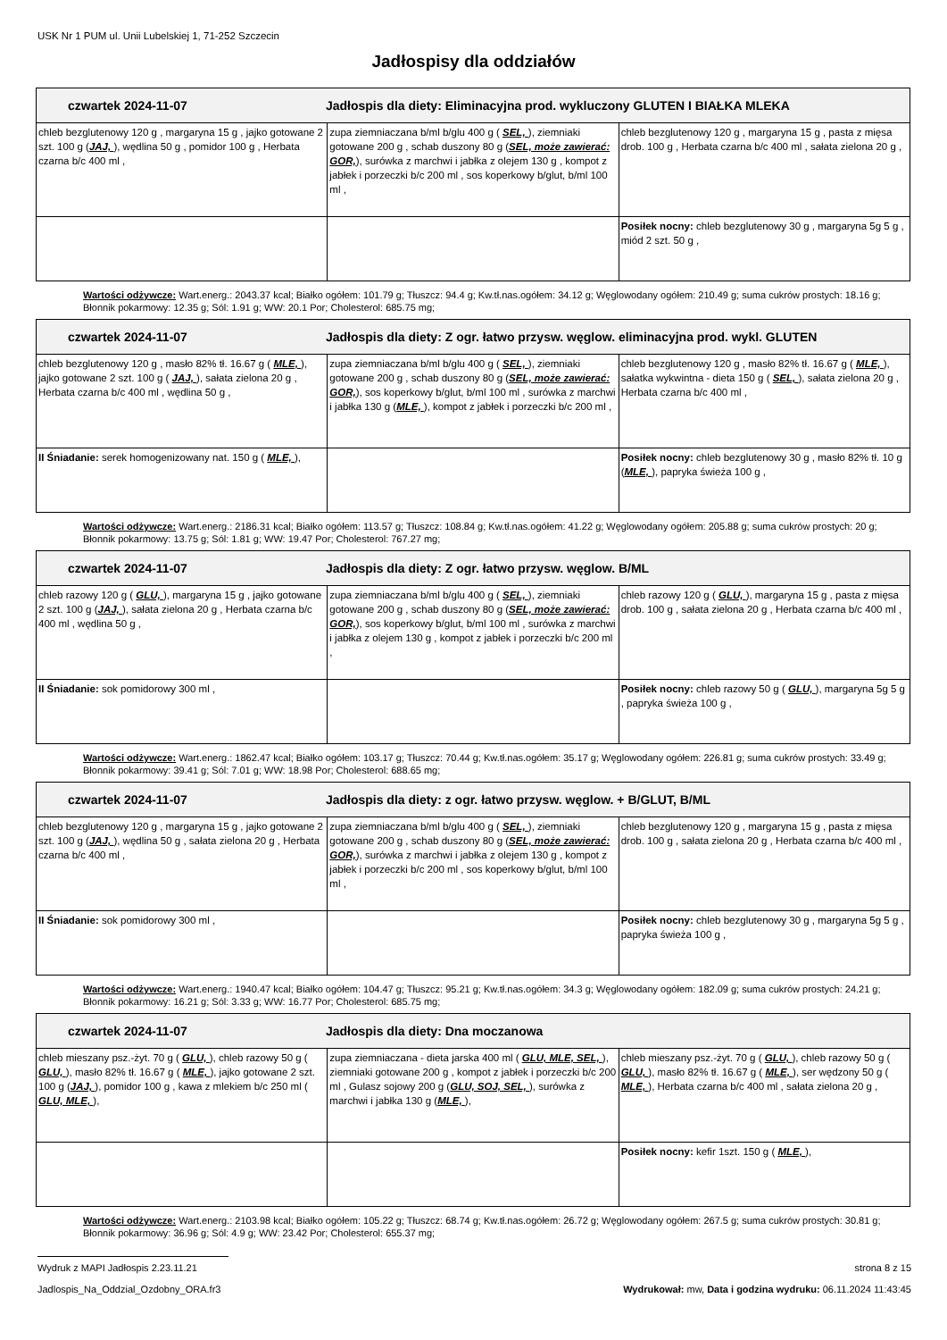USK Nr 1 PUM ul. Unii Lubelskiej 1, 71-252 Szczecin
Jadłospisy dla oddziałów
| czwartek 2024-11-07 Jadłospis dla diety: Eliminacyjna prod. wykluczony GLUTEN I BIAŁKA MLEKA | | |
| --- | --- | --- |
| chleb bezglutenowy 120 g , margaryna 15 g , jajko gotowane 2 szt. 100 g ( JAJ, ), wędlina 50 g , pomidor 100 g , Herbata czarna b/c 400 ml , | zupa ziemniaczana b/ml b/glu 400 g ( SEL, ), ziemniaki gotowane 200 g , schab duszony 80 g ( SEL, może zawierać: GOR, ), surówka z marchwi i jabłka z olejem 130 g , kompot z jabłek i porzeczki b/c 200 ml , sos koperkowy b/glut, b/ml 100 ml , | chleb bezglutenowy 120 g , margaryna 15 g , pasta z mięsa drob. 100 g , Herbata czarna b/c 400 ml , sałata zielona 20 g , |
| | | Posiłek nocny: chleb bezglutenowy 30 g , margaryna 5g 5 g , miód 2 szt. 50 g , |
Wartości odżywcze: Wart.energ.: 2043.37 kcal; Białko ogółem: 101.79 g; Tłuszcz: 94.4 g; Kw.tł.nas.ogółem: 34.12 g; Węglowodany ogółem: 210.49 g; suma cukrów prostych: 18.16 g; Błonnik pokarmowy: 12.35 g; Sól: 1.91 g; WW: 20.1 Por; Cholesterol: 685.75 mg;
| czwartek 2024-11-07 Jadłospis dla diety: Z ogr. łatwo przysw. węglow. eliminacyjna prod. wykl. GLUTEN | | |
| --- | --- | --- |
| chleb bezglutenowy 120 g , masło 82% tł. 16.67 g ( MLE, ), jajko gotowane 2 szt. 100 g ( JAJ, ), sałata zielona 20 g , Herbata czarna b/c 400 ml , wędlina 50 g , | zupa ziemniaczana b/ml b/glu 400 g ( SEL, ), ziemniaki gotowane 200 g , schab duszony 80 g ( SEL, może zawierać: GOR, ), sos koperkowy b/glut, b/ml 100 ml , surówka z marchwi i jabłka 130 g ( MLE, ), kompot z jabłek i porzeczki b/c 200 ml , | chleb bezglutenowy 120 g , masło 82% tł. 16.67 g ( MLE, ), sałatka wykwintna - dieta 150 g ( SEL, ), sałata zielona 20 g , Herbata czarna b/c 400 ml , |
| II Śniadanie: serek homogenizowany nat. 150 g ( MLE, ), | | Posiłek nocny: chleb bezglutenowy 30 g , masło 82% tł. 10 g ( MLE, ), papryka świeża 100 g , |
Wartości odżywcze: Wart.energ.: 2186.31 kcal; Białko ogółem: 113.57 g; Tłuszcz: 108.84 g; Kw.tł.nas.ogółem: 41.22 g; Węglowodany ogółem: 205.88 g; suma cukrów prostych: 20 g; Błonnik pokarmowy: 13.75 g; Sól: 1.81 g; WW: 19.47 Por; Cholesterol: 767.27 mg;
| czwartek 2024-11-07 Jadłospis dla diety: Z ogr. łatwo przysw. węglow. B/ML | | |
| --- | --- | --- |
| chleb razowy 120 g ( GLU, ), margaryna 15 g , jajko gotowane 2 szt. 100 g ( JAJ, ), sałata zielona 20 g , Herbata czarna b/c 400 ml , wędlina 50 g , | zupa ziemniaczana b/ml b/glu 400 g ( SEL, ), ziemniaki gotowane 200 g , schab duszony 80 g ( SEL, może zawierać: GOR, ), sos koperkowy b/glut, b/ml 100 ml , surówka z marchwi i jabłka z olejem 130 g , kompot z jabłek i porzeczki b/c 200 ml , | chleb razowy 120 g ( GLU, ), margaryna 15 g , pasta z mięsa drob. 100 g , sałata zielona 20 g , Herbata czarna b/c 400 ml , |
| II Śniadanie: sok pomidorowy 300 ml , | | Posiłek nocny: chleb razowy 50 g ( GLU, ), margaryna 5g 5 g , papryka świeża 100 g , |
Wartości odżywcze: Wart.energ.: 1862.47 kcal; Białko ogółem: 103.17 g; Tłuszcz: 70.44 g; Kw.tł.nas.ogółem: 35.17 g; Węglowodany ogółem: 226.81 g; suma cukrów prostych: 33.49 g; Błonnik pokarmowy: 39.41 g; Sól: 7.01 g; WW: 18.98 Por; Cholesterol: 688.65 mg;
| czwartek 2024-11-07 Jadłospis dla diety: z ogr. łatwo przysw. węglow. + B/GLUT, B/ML | | |
| --- | --- | --- |
| chleb bezglutenowy 120 g , margaryna 15 g , jajko gotowane 2 szt. 100 g ( JAJ, ), wędlina 50 g , sałata zielona 20 g , Herbata czarna b/c 400 ml , | zupa ziemniaczana b/ml b/glu 400 g ( SEL, ), ziemniaki gotowane 200 g , schab duszony 80 g ( SEL, może zawierać: GOR, ), surówka z marchwi i jabłka z olejem 130 g , kompot z jabłek i porzeczki b/c 200 ml , sos koperkowy b/glut, b/ml 100 ml , | chleb bezglutenowy 120 g , margaryna 15 g , pasta z mięsa drob. 100 g , sałata zielona 20 g , Herbata czarna b/c 400 ml , |
| II Śniadanie: sok pomidorowy 300 ml , | | Posiłek nocny: chleb bezglutenowy 30 g , margaryna 5g 5 g , papryka świeża 100 g , |
Wartości odżywcze: Wart.energ.: 1940.47 kcal; Białko ogółem: 104.47 g; Tłuszcz: 95.21 g; Kw.tł.nas.ogółem: 34.3 g; Węglowodany ogółem: 182.09 g; suma cukrów prostych: 24.21 g; Błonnik pokarmowy: 16.21 g; Sól: 3.33 g; WW: 16.77 Por; Cholesterol: 685.75 mg;
| czwartek 2024-11-07 Jadłospis dla diety: Dna moczanowa | | |
| --- | --- | --- |
| chleb mieszany psz.-żyt. 70 g ( GLU, ), chleb razowy 50 g ( GLU, ), masło 82% tł. 16.67 g ( MLE, ), jajko gotowane 2 szt. 100 g ( JAJ, ), pomidor 100 g , kawa z mlekiem b/c 250 ml ( GLU, MLE, ), | zupa ziemniaczana - dieta jarska 400 ml ( GLU, MLE, SEL, ), ziemniaki gotowane 200 g , kompot z jabłek i porzeczki b/c 200 ml , Gulasz sojowy 200 g ( GLU, SOJ, SEL, ), surówka z marchwi i jabłka 130 g ( MLE, ), | chleb mieszany psz.-żyt. 70 g ( GLU, ), chleb razowy 50 g ( GLU, ), masło 82% tł. 16.67 g ( MLE, ), ser wędzony 50 g ( MLE, ), Herbata czarna b/c 400 ml , sałata zielona 20 g , |
| | | Posiłek nocny: kefir 1szt. 150 g ( MLE, ), |
Wartości odżywcze: Wart.energ.: 2103.98 kcal; Białko ogółem: 105.22 g; Tłuszcz: 68.74 g; Kw.tł.nas.ogółem: 26.72 g; Węglowodany ogółem: 267.5 g; suma cukrów prostych: 30.81 g; Błonnik pokarmowy: 36.96 g; Sól: 4.9 g; WW: 23.42 Por; Cholesterol: 655.37 mg;
Wydruk z MAPI Jadłospis 2.23.11.21 strona 8 z 15
Jadlospis_Na_Oddzial_Ozdobny_ORA.fr3 Wydrukował: mw, Data i godzina wydruku: 06.11.2024 11:43:45